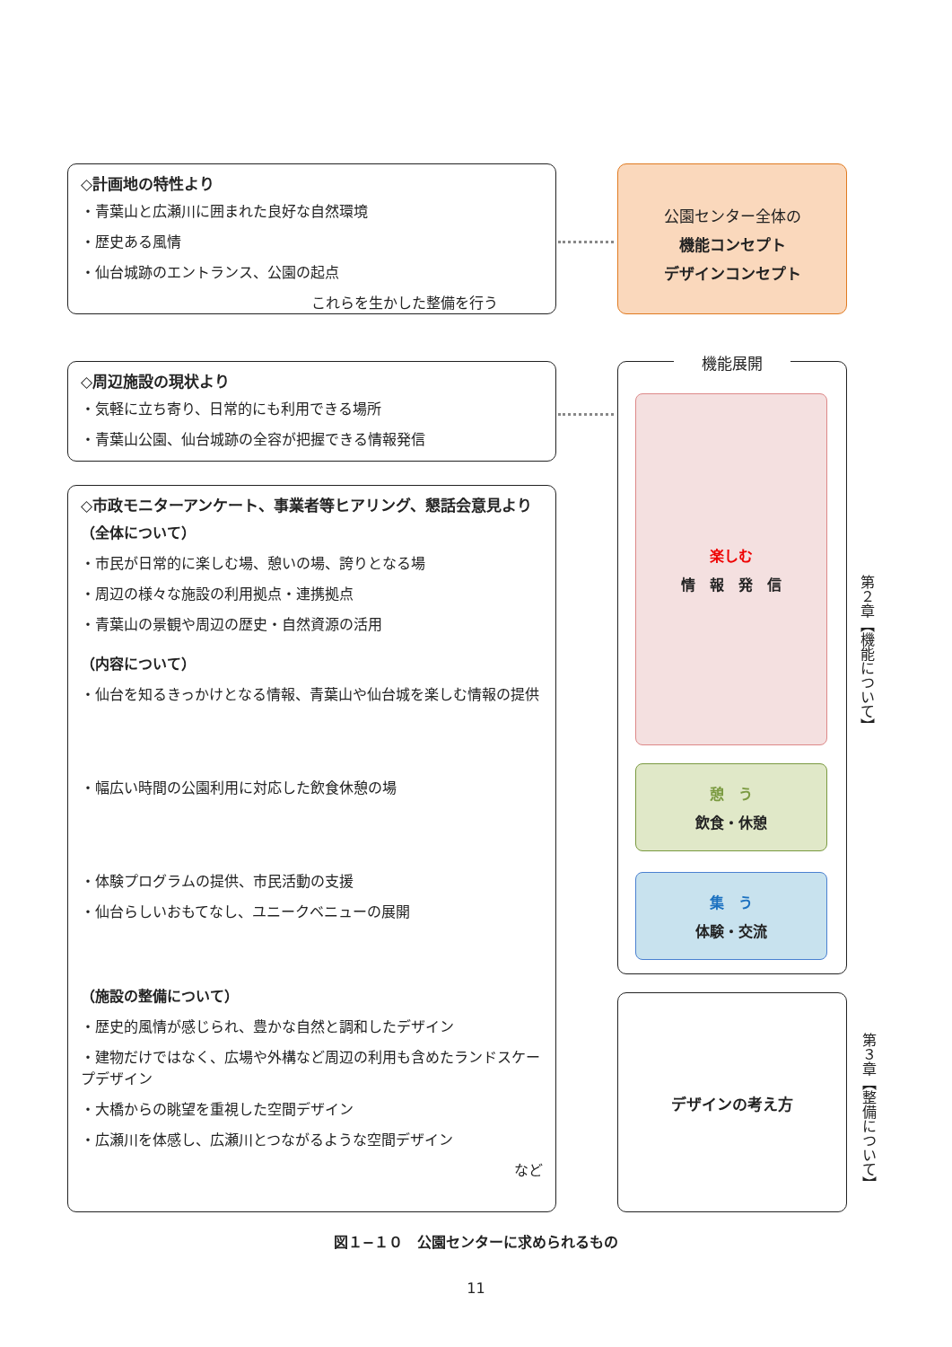◇計画地の特性より
・青葉山と広瀬川に囲まれた良好な自然環境
・歴史ある風情
・仙台城跡のエントランス、公園の起点
これらを生かした整備を行う
◇周辺施設の現状より
・気軽に立ち寄り、日常的にも利用できる場所
・青葉山公園、仙台城跡の全容が把握できる情報発信
◇市政モニターアンケート、事業者等ヒアリング、懇話会意見より
（全体について）
・市民が日常的に楽しむ場、憩いの場、誇りとなる場
・周辺の様々な施設の利用拠点・連携拠点
・青葉山の景観や周辺の歴史・自然資源の活用
（内容について）
・仙台を知るきっかけとなる情報、青葉山や仙台城を楽しむ情報の提供
・幅広い時間の公園利用に対応した飲食休憩の場
・体験プログラムの提供、市民活動の支援
・仙台らしいおもてなし、ユニークベニューの展開
（施設の整備について）
・歴史的風情が感じられ、豊かな自然と調和したデザイン
・建物だけではなく、広場や外構など周辺の利用も含めたランドスケープデザイン
・大橋からの眺望を重視した空間デザイン
・広瀬川を体感し、広瀬川とつながるような空間デザイン
など
公園センター全体の
機能コンセプト
デザインコンセプト
機能展開
楽しむ
情　報　発　信
憩　う
飲食・休憩
集　う
体験・交流
デザインの考え方
第２章【機能について】
第３章【整備について】
図１−１０　公園センターに求められるもの
11